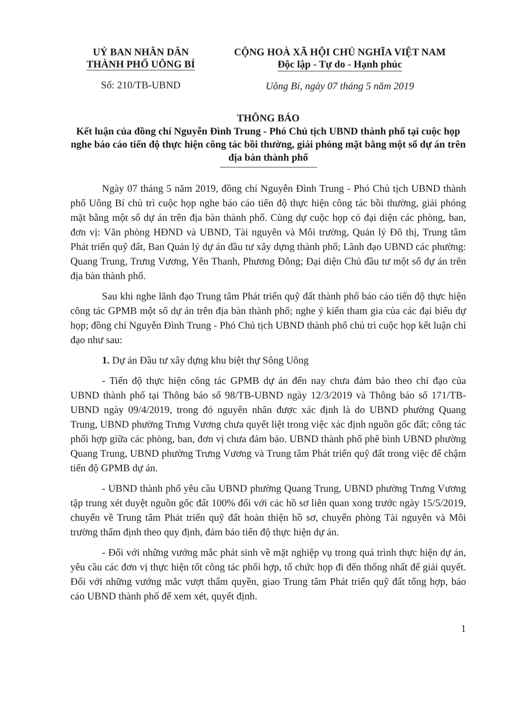UỶ BAN NHÂN DÂN
THÀNH PHỐ UÔNG BÍ
Số: 210/TB-UBND
CỘNG HOÀ XÃ HỘI CHỦ NGHĨA VIỆT NAM
Độc lập - Tự do - Hạnh phúc
Uông Bí, ngày 07 tháng 5 năm 2019
THÔNG BÁO
Kết luận của đồng chí Nguyễn Đình Trung - Phó Chủ tịch UBND thành phố tại cuộc họp nghe báo cáo tiến độ thực hiện công tác bồi thường, giải phóng mặt bằng một số dự án trên địa bàn thành phố
Ngày 07 tháng 5 năm 2019, đồng chí Nguyễn Đình Trung - Phó Chủ tịch UBND thành phố Uông Bí chủ trì cuộc họp nghe báo cáo tiến độ thực hiện công tác bồi thường, giải phóng mặt bằng một số dự án trên địa bàn thành phố. Cùng dự cuộc họp có đại diện các phòng, ban, đơn vị: Văn phòng HĐND và UBND, Tài nguyên và Môi trường, Quản lý Đô thị, Trung tâm Phát triển quỹ đất, Ban Quản lý dự án đầu tư xây dựng thành phố; Lãnh đạo UBND các phường: Quang Trung, Trưng Vương, Yên Thanh, Phương Đông; Đại diện Chủ đầu tư một số dự án trên địa bàn thành phố.
Sau khi nghe lãnh đạo Trung tâm Phát triển quỹ đất thành phố báo cáo tiến độ thực hiện công tác GPMB một số dự án trên địa bàn thành phố; nghe ý kiến tham gia của các đại biểu dự họp; đồng chí Nguyễn Đình Trung - Phó Chủ tịch UBND thành phố chủ trì cuộc họp kết luận chỉ đạo như sau:
1. Dự án Đầu tư xây dựng khu biệt thự Sông Uông
- Tiến độ thực hiện công tác GPMB dự án đến nay chưa đảm bảo theo chỉ đạo của UBND thành phố tại Thông báo số 98/TB-UBND ngày 12/3/2019 và Thông báo số 171/TB-UBND ngày 09/4/2019, trong đó nguyên nhân được xác định là do UBND phường Quang Trung, UBND phường Trưng Vương chưa quyết liệt trong việc xác định nguồn gốc đất; công tác phối hợp giữa các phòng, ban, đơn vị chưa đảm bảo. UBND thành phố phê bình UBND phường Quang Trung, UBND phường Trưng Vương và Trung tâm Phát triển quỹ đất trong việc để chậm tiến độ GPMB dự án.
- UBND thành phố yêu cầu UBND phường Quang Trung, UBND phường Trưng Vương tập trung xét duyệt nguồn gốc đất 100% đối với các hồ sơ liên quan xong trước ngày 15/5/2019, chuyển về Trung tâm Phát triển quỹ đất hoàn thiện hồ sơ, chuyển phòng Tài nguyên và Môi trường thẩm định theo quy định, đảm bảo tiến độ thực hiện dự án.
- Đối với những vướng mắc phát sinh về mặt nghiệp vụ trong quá trình thực hiện dự án, yêu cầu các đơn vị thực hiện tốt công tác phối hợp, tổ chức họp đi đến thống nhất để giải quyết. Đối với những vướng mắc vượt thẩm quyền, giao Trung tâm Phát triển quỹ đất tổng hợp, báo cáo UBND thành phố để xem xét, quyết định.
1